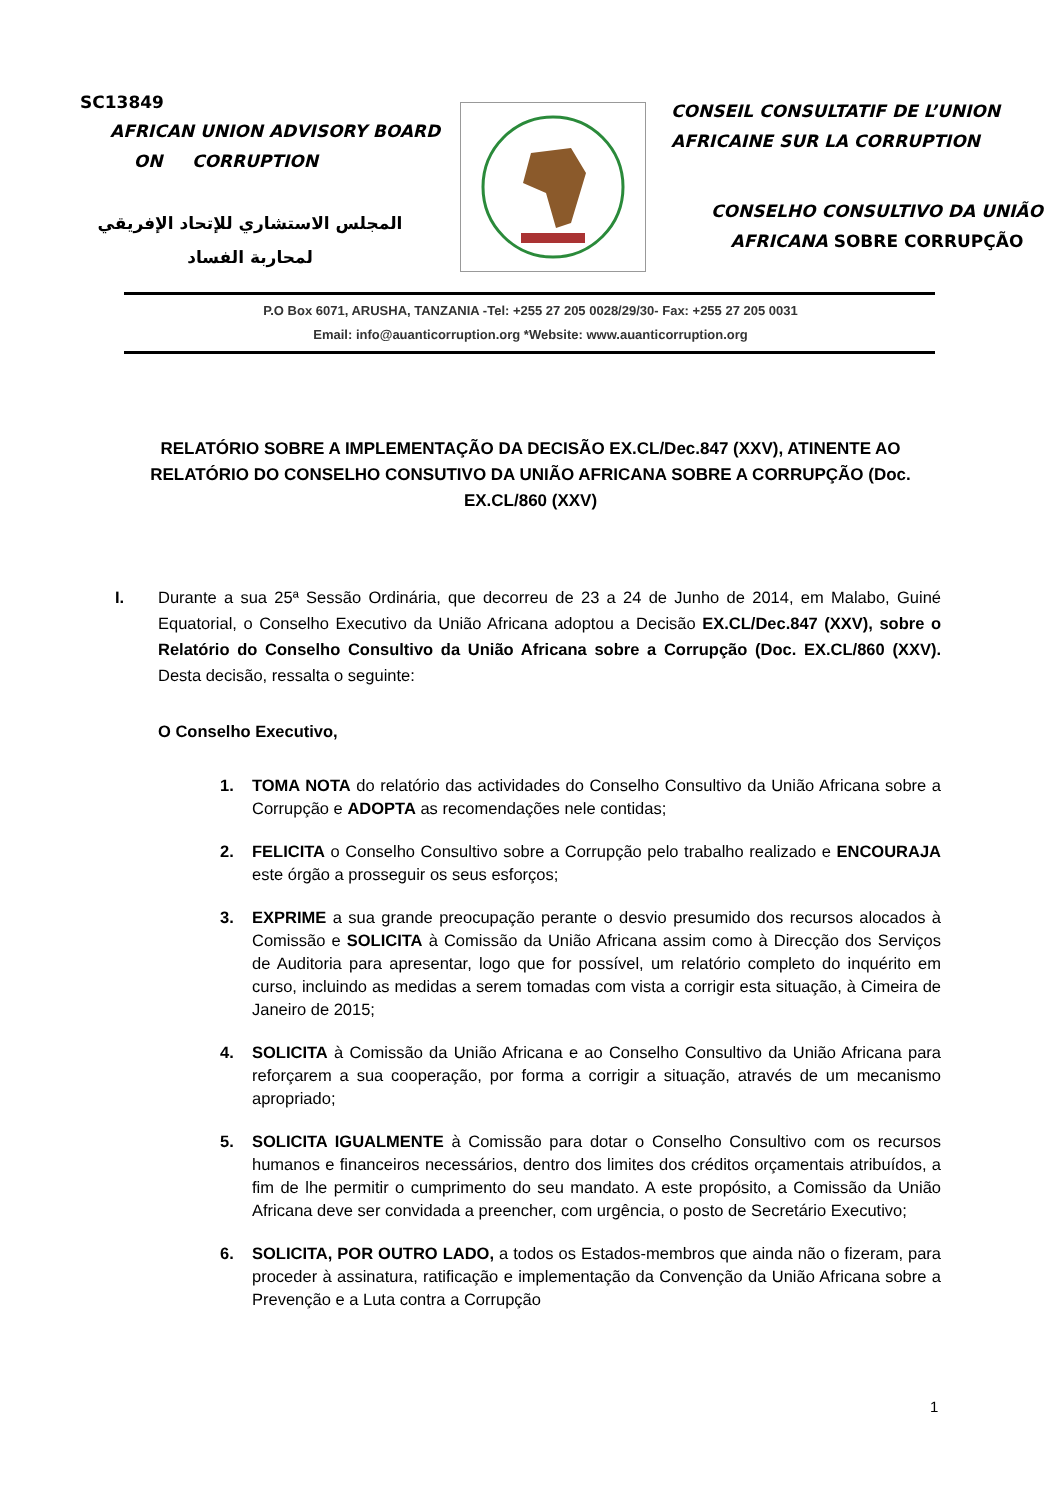SC13849
AFRICAN UNION ADVISORY BOARD
ON CORRUPTION
المجلس الاستشاري للإتحاد الإفريقي
لمحاربة الفساد
CONSEIL CONSULTATIF DE L’UNION
AFRICAINE SUR LA CORRUPTION
CONSELHO CONSULTIVO DA UNIÃO
AFRICANA SOBRE CORRUPÇÃO
P.O Box 6071, ARUSHA, TANZANIA -Tel: +255 27 205 0028/29/30- Fax: +255 27 205 0031
Email: info@auanticorruption.org *Website: www.auanticorruption.org
RELATÓRIO SOBRE A IMPLEMENTAÇÃO DA DECISÃO EX.CL/Dec.847 (XXV), ATINENTE AO RELATÓRIO DO CONSELHO CONSUTIVO DA UNIÃO AFRICANA SOBRE A CORRUPÇÃO (Doc. EX.CL/860 (XXV)
I. Durante a sua 25ª Sessão Ordinária, que decorreu de 23 a 24 de Junho de 2014, em Malabo, Guiné Equatorial, o Conselho Executivo da União Africana adoptou a Decisão EX.CL/Dec.847 (XXV), sobre o Relatório do Conselho Consultivo da União Africana sobre a Corrupção (Doc. EX.CL/860 (XXV). Desta decisão, ressalta o seguinte:
O Conselho Executivo,
1. TOMA NOTA do relatório das actividades do Conselho Consultivo da União Africana sobre a Corrupção e ADOPTA as recomendações nele contidas;
2. FELICITA o Conselho Consultivo sobre a Corrupção pelo trabalho realizado e ENCOURAJA este órgão a prosseguir os seus esforços;
3. EXPRIME a sua grande preocupação perante o desvio presumido dos recursos alocados à Comissão e SOLICITA à Comissão da União Africana assim como à Direcção dos Serviços de Auditoria para apresentar, logo que for possível, um relatório completo do inquérito em curso, incluindo as medidas a serem tomadas com vista a corrigir esta situação, à Cimeira de Janeiro de 2015;
4. SOLICITA à Comissão da União Africana e ao Conselho Consultivo da União Africana para reforçarem a sua cooperação, por forma a corrigir a situação, através de um mecanismo apropriado;
5. SOLICITA IGUALMENTE à Comissão para dotar o Conselho Consultivo com os recursos humanos e financeiros necessários, dentro dos limites dos créditos orçamentais atribuídos, a fim de lhe permitir o cumprimento do seu mandato. A este propósito, a Comissão da União Africana deve ser convidada a preencher, com urgência, o posto de Secretário Executivo;
6. SOLICITA, POR OUTRO LADO, a todos os Estados-membros que ainda não o fizeram, para proceder à assinatura, ratificação e implementação da Convenção da União Africana sobre a Prevenção e a Luta contra a Corrupção
1